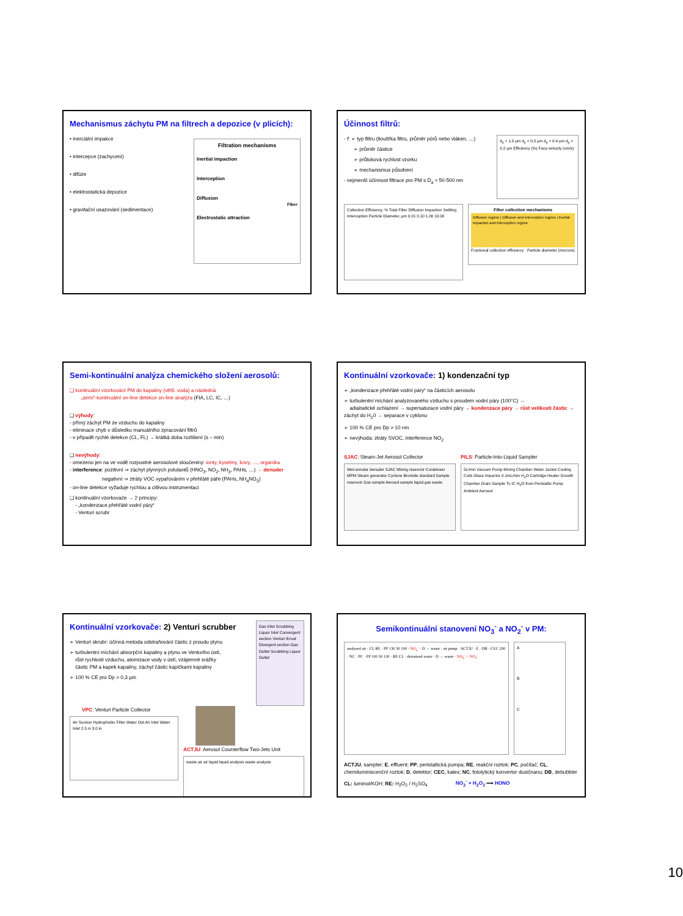Mechanismus záchytu PM na filtrech a depozice (v plicích):
• inerciální impakce
• intercepce (zachycení)
• difúze
• elektrostatická depozice
• gravitační usazování (sedimentace)
Filtration mechanisms
Inertial impaction
Interception
Diffusion
Fiber
Electrostatic attraction
Účinnost filtrů:
- f: ➢ typ filtru (tloušťka filtru, průměr pórů nebo vláken, …)
➢ průměr částice
➢ průtoková rychlost vzorku
➢ mechanismus působení
- nejmenší účinnost filtrace pro PM s D<sub>a</sub> ≈ 50-500 nm
d<sub>p</sub> = 1.0 µm d<sub>p</sub> = 0.5 µm d<sub>p</sub> = 0.4 µm d<sub>p</sub> = 0.2 µm Efficiency (%) Face velocity (cm/s)
Collection Efficiency, % Total Filter Diffusion Impaction Settling Interception Particle Diameter, µm 0.01 0.10 1.00 10.00
Filter collection mechanisms
Diffusion regime | Diffusion and interception regime | Inertial impaction and interception regime
Fractional collection efficiency · Particle diameter (microns)
Semi-kontinuální analýza chemického složení aerosolů:
❑ kontinuální vzorkování PM do kapaliny (větš. voda) a následná
„semi“-kontinuální on-line detekce on-line analýza (FIA, LC, IC, …)
❑ výhody:
- přímý záchyt PM ze vzduchu do kapaliny
- eliminace chyb v důsledku manuálního zpracování filtrů
- v případě rychlé detekce (CL, FL) → krátká doba rozlišení (s – min)
❑ nevýhody:
- omezeno jen na ve vodě rozpustné aerosolové sloučeniny: ionty, kyseliny, kovy, …, organika
- interference: pozitivní ⇒ záchyt plynných polutantů (HNO<sub>3</sub>, NO<sub>2</sub>, NH<sub>3</sub>, PAHs, …) → denuder
negativní ⇒ ztráty VOC vypařováním v přehřáté páře (PAHs, NH<sub>4</sub>NO<sub>3</sub>)
- on-line detekce vyžaduje rychlou a citlivou instrumentaci
❑ kontinuální vzorkovače → 2 principy:
- „kondenzace přehřáté vodní páry“
- Venturi scrubr
Kontinuální vzorkovače: 1) kondenzační typ
➢ „kondenzace přehřáté vodní páry“ na částicích aerosolu
➢ turbulentní míchání analyzovaného vzduchu s proudem vodní páry (100°C) →
adiabatické ochlazení → supersaturace vodní páry → kondenzace páry → růst velikosti částic → záchyt do H<sub>2</sub>0 → separace v cyklonu
➢ 100 % CE pro Dp > 10 nm
➢ nevýhoda: ztráty SVOC, interference NO<sub>2</sub>
SJAC: Steam-Jet Aerosol Collector
Wet-annular denuder SJAC Mixing reservoir Condenser MPM Steam generator Cyclone Bromide standard Sample reservoir Gas sample Aerosol sample liquid gas waste
PILS: Particle-Into-Liquid Sampler
5L/min Vacuum Pump Mixing Chamber Water Jacket Cooling Coils Glass Impactor 0.1mL/min H<sub>2</sub>O Cartridge Heater Growth Chamber Drain Sample To IC H<sub>2</sub>O from Peristaltic Pump Ambient Aerosol
Kontinuální vzorkovače: 2) Venturi scrubber
➢ Venturi skrubr: účinná metoda odstraňování částic z proudu plynu
➢ turbulentní míchání absorpční kapaliny a plynu ve Venturiho ústí,
růst rychlosti vzduchu, atomizace vody v ústí, vzájemné srážky
částic PM a kapek kapaliny, záchyt částic kapičkami kapaliny
➢ 100 % CE pro Dp > 0,3 µm
Gas Inlet Scrubbing Liquor Inlet Convergent section Venturi throat Divergent section Gas Outlet Scrubbing Liquor Outlet
VPC: Venturi Particle Collector
Air Suction Hydrophobic Filter Water Out Air Inlet Water Inlet 2.5 in 3.0 in
ACTJU: Aerosol Counterflow Two-Jets Unit
waste air air liquid liquid analysis waste analysis
Semikontinuální stanovení NO<sub>3</sub><sup>-</sup> a NO<sub>2</sub><sup>-</sup> v PM:
analysed air · CL RE · PP 130 30 100 · NO<sub>2</sub><sup>-</sup> · D → waste · air pump · ACTJU · E · DB · CEC 200 · NC · PC · PP 100 30 130 · RE CL · deionized water · D → waste · NO<sub>2</sub><sup>-</sup> + NO<sub>3</sub><sup>-</sup>
A
B
C
ACTJU, sampler; E, effluent; PP, peristaltická pumpa; RE, reakční roztok; PC, počítač; CL, chemiluminiscenční roztok; D, detektor; CEC, katex; NC, fotolytický konvertor dusičnanu; DB, debubbler
CL: luminol/KOH; RE: H<sub>2</sub>O<sub>2</sub> / H<sub>2</sub>SO<sub>4</sub> NO<sub>2</sub><sup>-</sup> + H<sub>2</sub>O<sub>2</sub> ⟶ HONO
10